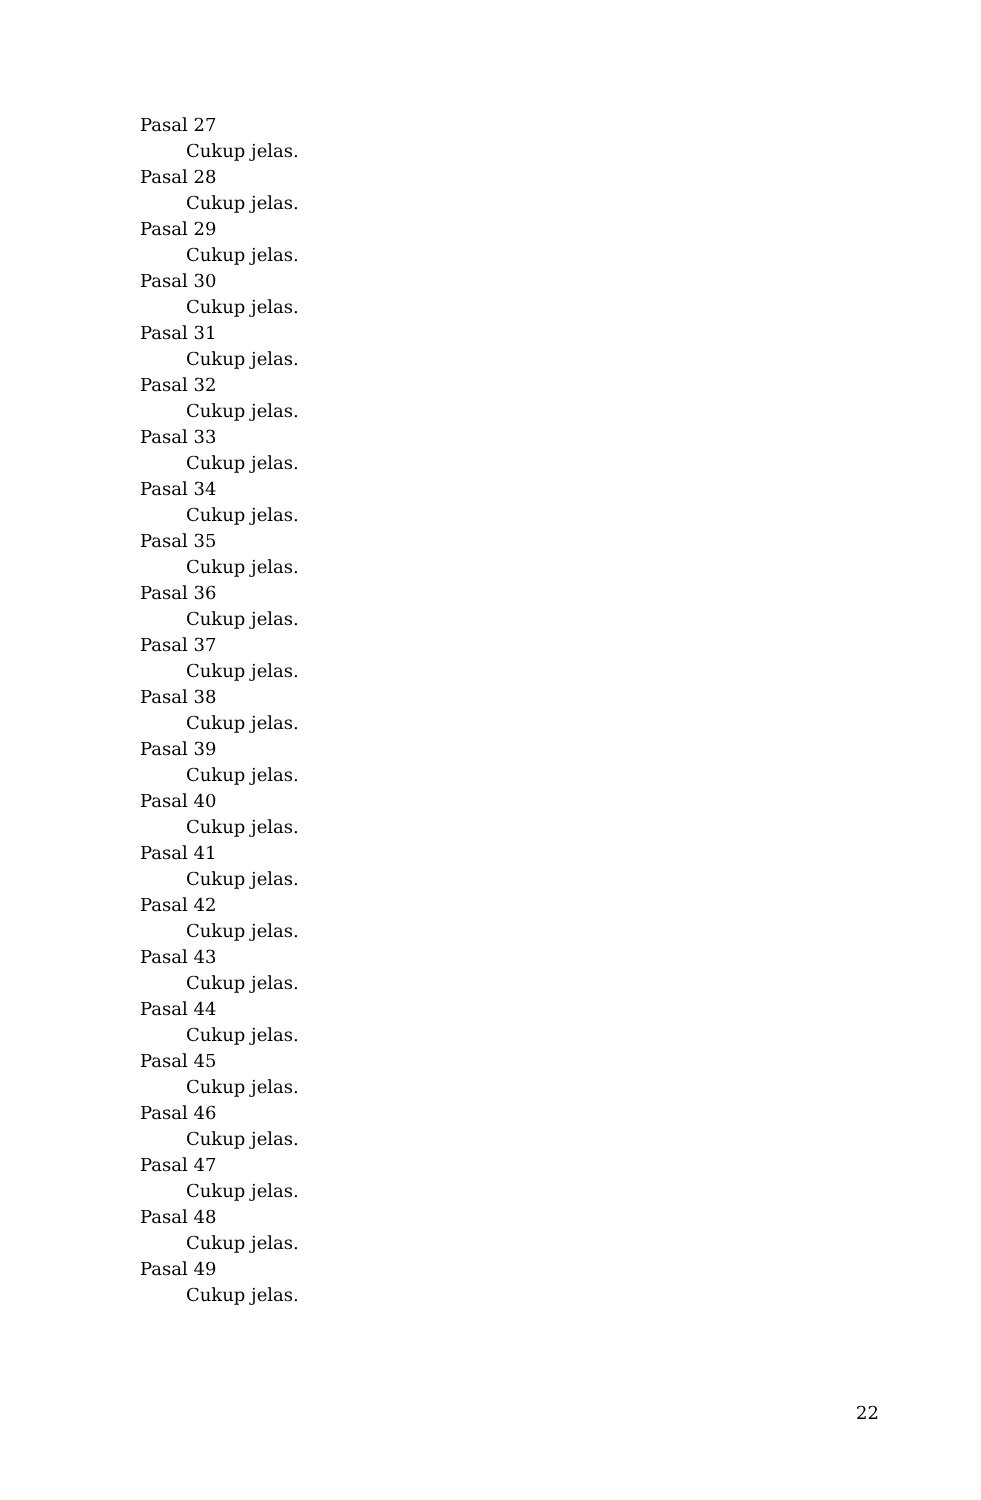Pasal 27
Cukup jelas.
Pasal 28
Cukup jelas.
Pasal 29
Cukup jelas.
Pasal 30
Cukup jelas.
Pasal 31
Cukup jelas.
Pasal 32
Cukup jelas.
Pasal 33
Cukup jelas.
Pasal 34
Cukup jelas.
Pasal 35
Cukup jelas.
Pasal 36
Cukup jelas.
Pasal 37
Cukup jelas.
Pasal 38
Cukup jelas.
Pasal 39
Cukup jelas.
Pasal 40
Cukup jelas.
Pasal 41
Cukup jelas.
Pasal 42
Cukup jelas.
Pasal 43
Cukup jelas.
Pasal 44
Cukup jelas.
Pasal 45
Cukup jelas.
Pasal 46
Cukup jelas.
Pasal 47
Cukup jelas.
Pasal 48
Cukup jelas.
Pasal 49
Cukup jelas.
22